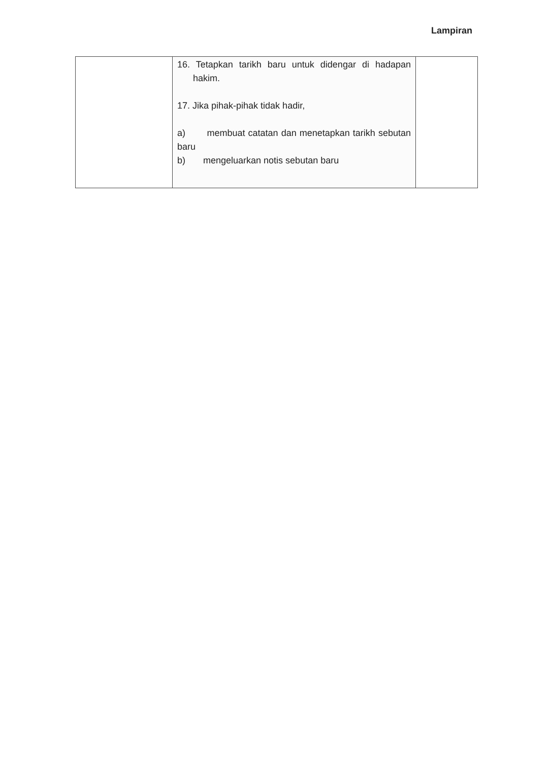Lampiran
| | 16. Tetapkan tarikh baru untuk didengar di hadapan hakim. 17. Jika pihak-pihak tidak hadir, a) membuat catatan dan menetapkan tarikh sebutan baru b) mengeluarkan notis sebutan baru | |